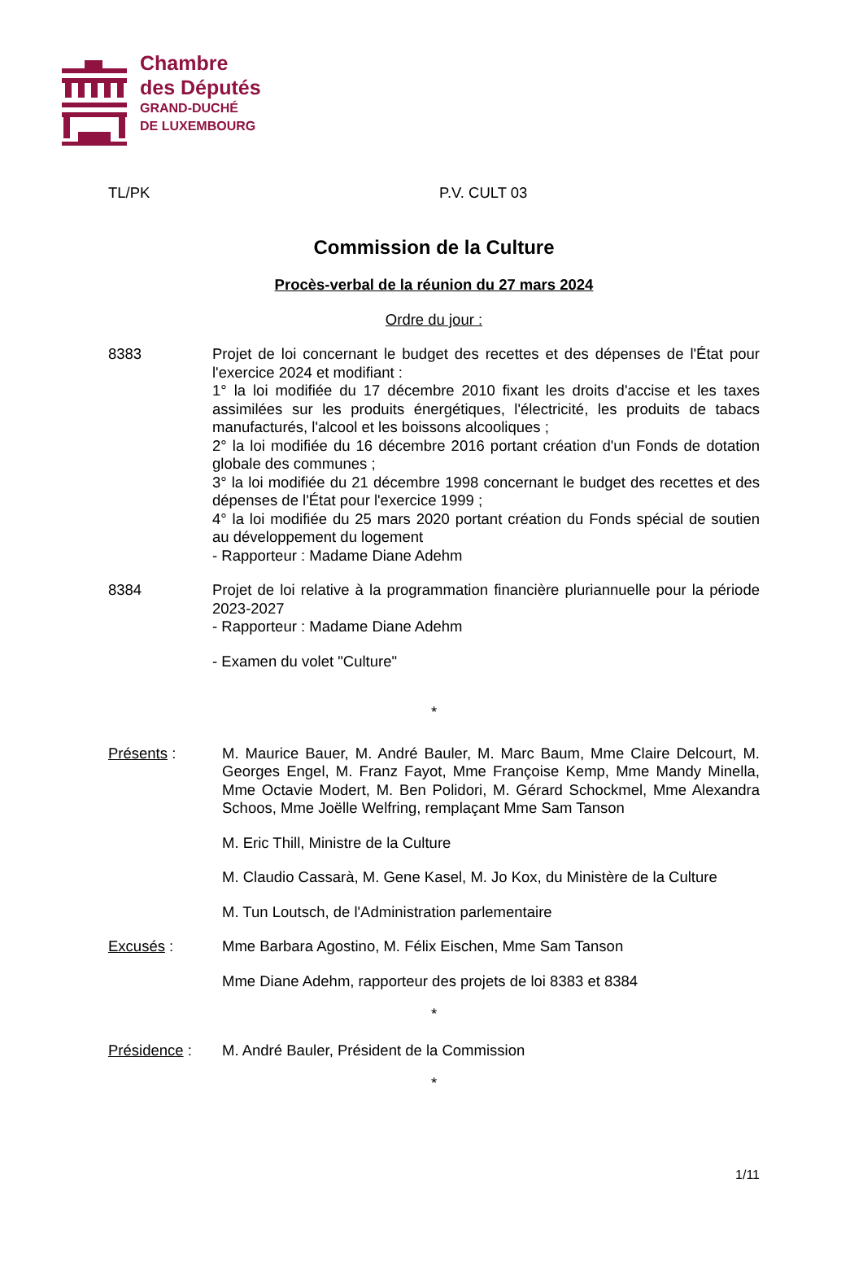Chambre
des Députés
GRAND-DUCHÉ
DE LUXEMBOURG
TL/PK P.V. CULT 03
Commission de la Culture
Procès-verbal de la réunion du 27 mars 2024
Ordre du jour :
8383 Projet de loi concernant le budget des recettes et des dépenses de l'État pour l'exercice 2024 et modifiant :
1° la loi modifiée du 17 décembre 2010 fixant les droits d'accise et les taxes assimilées sur les produits énergétiques, l'électricité, les produits de tabacs manufacturés, l'alcool et les boissons alcooliques ;
2° la loi modifiée du 16 décembre 2016 portant création d'un Fonds de dotation globale des communes ;
3° la loi modifiée du 21 décembre 1998 concernant le budget des recettes et des dépenses de l'État pour l'exercice 1999 ;
4° la loi modifiée du 25 mars 2020 portant création du Fonds spécial de soutien au développement du logement
- Rapporteur : Madame Diane Adehm
8384 Projet de loi relative à la programmation financière pluriannuelle pour la période 2023-2027
- Rapporteur : Madame Diane Adehm
- Examen du volet "Culture"
*
Présents : M. Maurice Bauer, M. André Bauler, M. Marc Baum, Mme Claire Delcourt, M. Georges Engel, M. Franz Fayot, Mme Françoise Kemp, Mme Mandy Minella, Mme Octavie Modert, M. Ben Polidori, M. Gérard Schockmel, Mme Alexandra Schoos, Mme Joëlle Welfring, remplaçant Mme Sam Tanson
M. Eric Thill, Ministre de la Culture
M. Claudio Cassarà, M. Gene Kasel, M. Jo Kox, du Ministère de la Culture
M. Tun Loutsch, de l'Administration parlementaire
Excusés : Mme Barbara Agostino, M. Félix Eischen, Mme Sam Tanson
Mme Diane Adehm, rapporteur des projets de loi 8383 et 8384
*
Présidence : M. André Bauler, Président de la Commission
*
1/11